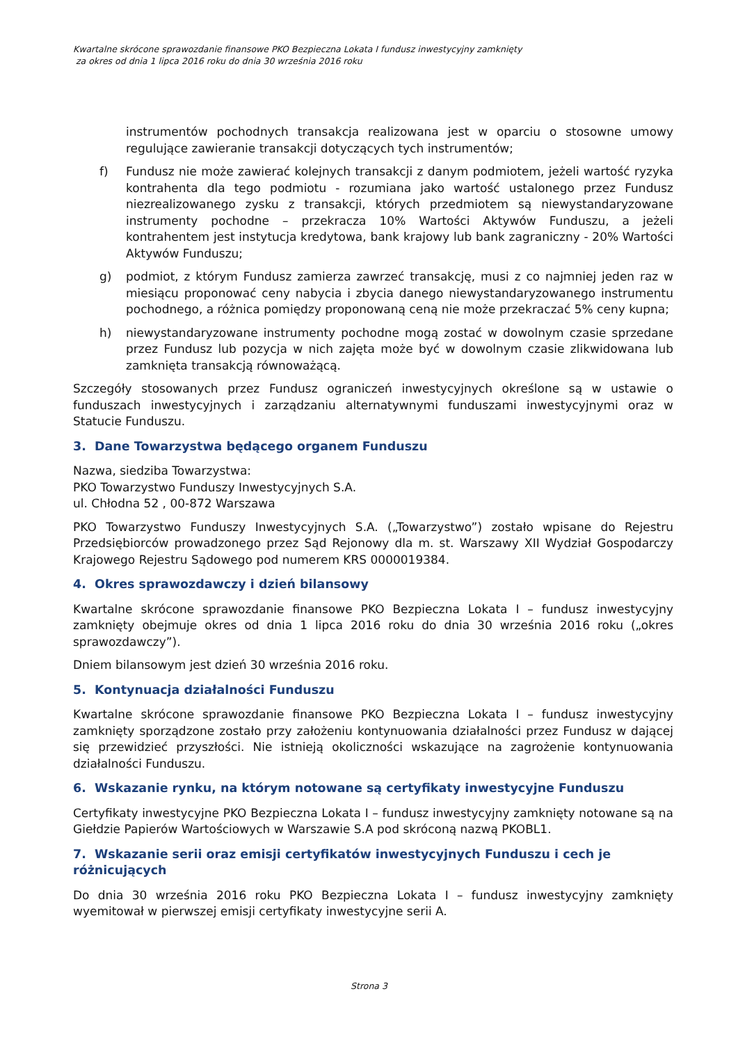Kwartalne skrócone sprawozdanie finansowe PKO Bezpieczna Lokata I fundusz inwestycyjny zamknięty
za okres od dnia 1 lipca 2016 roku do dnia 30 września 2016 roku
instrumentów pochodnych transakcja realizowana jest w oparciu o stosowne umowy regulujące zawieranie transakcji dotyczących tych instrumentów;
f) Fundusz nie może zawierać kolejnych transakcji z danym podmiotem, jeżeli wartość ryzyka kontrahenta dla tego podmiotu - rozumiana jako wartość ustalonego przez Fundusz niezrealizowanego zysku z transakcji, których przedmiotem są niewystandaryzowane instrumenty pochodne – przekracza 10% Wartości Aktywów Funduszu, a jeżeli kontrahentem jest instytucja kredytowa, bank krajowy lub bank zagraniczny - 20% Wartości Aktywów Funduszu;
g) podmiot, z którym Fundusz zamierza zawrzeć transakcję, musi z co najmniej jeden raz w miesiącu proponować ceny nabycia i zbycia danego niewystandaryzowanego instrumentu pochodnego, a różnica pomiędzy proponowaną ceną nie może przekraczać 5% ceny kupna;
h) niewystandaryzowane instrumenty pochodne mogą zostać w dowolnym czasie sprzedane przez Fundusz lub pozycja w nich zajęta może być w dowolnym czasie zlikwidowana lub zamknięta transakcją równoważącą.
Szczegóły stosowanych przez Fundusz ograniczeń inwestycyjnych określone są w ustawie o funduszach inwestycyjnych i zarządzaniu alternatywnymi funduszami inwestycyjnymi oraz w Statucie Funduszu.
3. Dane Towarzystwa będącego organem Funduszu
Nazwa, siedziba Towarzystwa:
PKO Towarzystwo Funduszy Inwestycyjnych S.A.
ul. Chłodna 52 , 00-872 Warszawa
PKO Towarzystwo Funduszy Inwestycyjnych S.A. („Towarzystwo”) zostało wpisane do Rejestru Przedsiębiorców prowadzonego przez Sąd Rejonowy dla m. st. Warszawy XII Wydział Gospodarczy Krajowego Rejestru Sądowego pod numerem KRS 0000019384.
4. Okres sprawozdawczy i dzień bilansowy
Kwartalne skrócone sprawozdanie finansowe PKO Bezpieczna Lokata I – fundusz inwestycyjny zamknięty obejmuje okres od dnia 1 lipca 2016 roku do dnia 30 września 2016 roku („okres sprawozdawczy”).
Dniem bilansowym jest dzień 30 września 2016 roku.
5. Kontynuacja działalności Funduszu
Kwartalne skrócone sprawozdanie finansowe PKO Bezpieczna Lokata I – fundusz inwestycyjny zamknięty sporządzone zostało przy założeniu kontynuowania działalności przez Fundusz w dającej się przewidzieć przyszłości. Nie istnieją okoliczności wskazujące na zagrożenie kontynuowania działalności Funduszu.
6. Wskazanie rynku, na którym notowane są certyfikaty inwestycyjne Funduszu
Certyfikaty inwestycyjne PKO Bezpieczna Lokata I – fundusz inwestycyjny zamknięty notowane są na Giełdzie Papierów Wartościowych w Warszawie S.A pod skróconą nazwą PKOBL1.
7. Wskazanie serii oraz emisji certyfikatów inwestycyjnych Funduszu i cech je różnicujących
Do dnia 30 września 2016 roku PKO Bezpieczna Lokata I – fundusz inwestycyjny zamknięty wyemitował w pierwszej emisji certyfikaty inwestycyjne serii A.
Strona 3